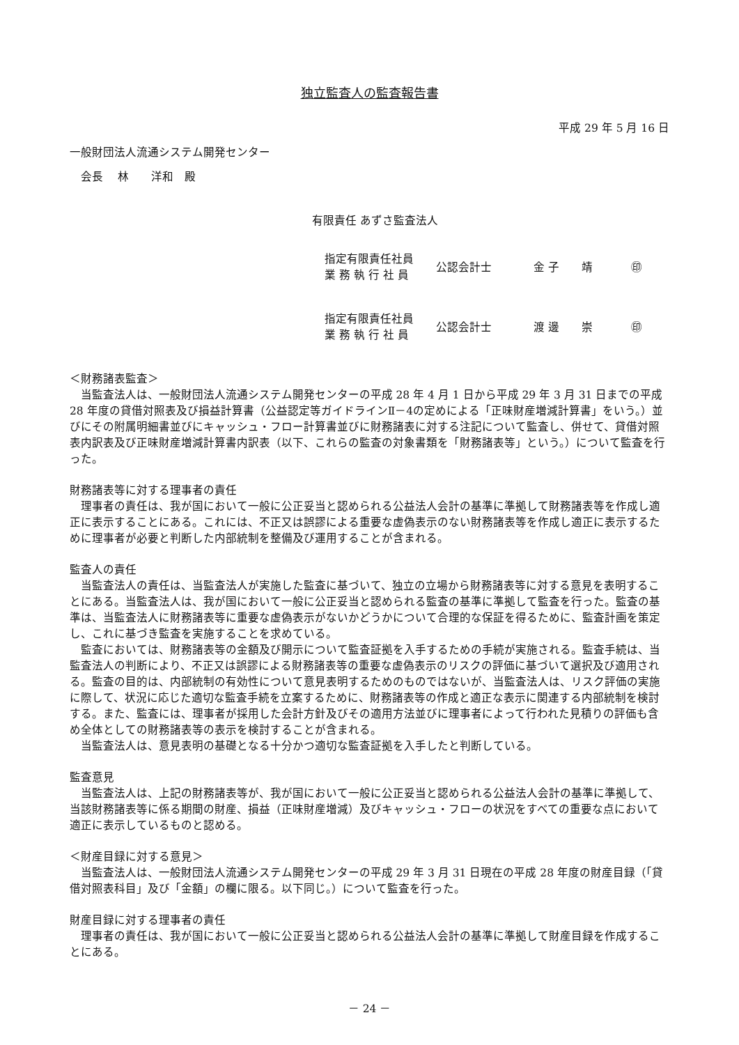独立監査人の監査報告書
平成 29 年 5 月 16 日
一般財団法人流通システム開発センター
　会長　 林　　洋和　殿
有限責任 あずさ監査法人
指定有限責任社員
業 務 執 行 社 員
公認会計士 金 子　　靖 ㊞
指定有限責任社員
業 務 執 行 社 員
公認会計士 渡 邊　　崇 ㊞
＜財務諸表監査＞
当監査法人は、一般財団法人流通システム開発センターの平成 28 年 4 月 1 日から平成 29 年 3 月 31 日までの平成 28 年度の貸借対照表及び損益計算書（公益認定等ガイドラインⅡ－4の定めによる「正味財産増減計算書」をいう。）並びにその附属明細書並びにキャッシュ・フロー計算書並びに財務諸表に対する注記について監査し、併せて、貸借対照表内訳表及び正味財産増減計算書内訳表（以下、これらの監査の対象書類を「財務諸表等」という。）について監査を行った。
財務諸表等に対する理事者の責任
理事者の責任は、我が国において一般に公正妥当と認められる公益法人会計の基準に準拠して財務諸表等を作成し適正に表示することにある。これには、不正又は誤謬による重要な虚偽表示のない財務諸表等を作成し適正に表示するために理事者が必要と判断した内部統制を整備及び運用することが含まれる。
監査人の責任
当監査法人の責任は、当監査法人が実施した監査に基づいて、独立の立場から財務諸表等に対する意見を表明することにある。当監査法人は、我が国において一般に公正妥当と認められる監査の基準に準拠して監査を行った。監査の基準は、当監査法人に財務諸表等に重要な虚偽表示がないかどうかについて合理的な保証を得るために、監査計画を策定し、これに基づき監査を実施することを求めている。
監査においては、財務諸表等の金額及び開示について監査証拠を入手するための手続が実施される。監査手続は、当監査法人の判断により、不正又は誤謬による財務諸表等の重要な虚偽表示のリスクの評価に基づいて選択及び適用される。監査の目的は、内部統制の有効性について意見表明するためのものではないが、当監査法人は、リスク評価の実施に際して、状況に応じた適切な監査手続を立案するために、財務諸表等の作成と適正な表示に関連する内部統制を検討する。また、監査には、理事者が採用した会計方針及びその適用方法並びに理事者によって行われた見積りの評価も含め全体としての財務諸表等の表示を検討することが含まれる。
当監査法人は、意見表明の基礎となる十分かつ適切な監査証拠を入手したと判断している。
監査意見
当監査法人は、上記の財務諸表等が、我が国において一般に公正妥当と認められる公益法人会計の基準に準拠して、当該財務諸表等に係る期間の財産、損益（正味財産増減）及びキャッシュ・フローの状況をすべての重要な点において適正に表示しているものと認める。
＜財産目録に対する意見＞
当監査法人は、一般財団法人流通システム開発センターの平成 29 年 3 月 31 日現在の平成 28 年度の財産目録（「貸借対照表科目」及び「金額」の欄に限る。以下同じ。）について監査を行った。
財産目録に対する理事者の責任
理事者の責任は、我が国において一般に公正妥当と認められる公益法人会計の基準に準拠して財産目録を作成することにある。
－ 24 －